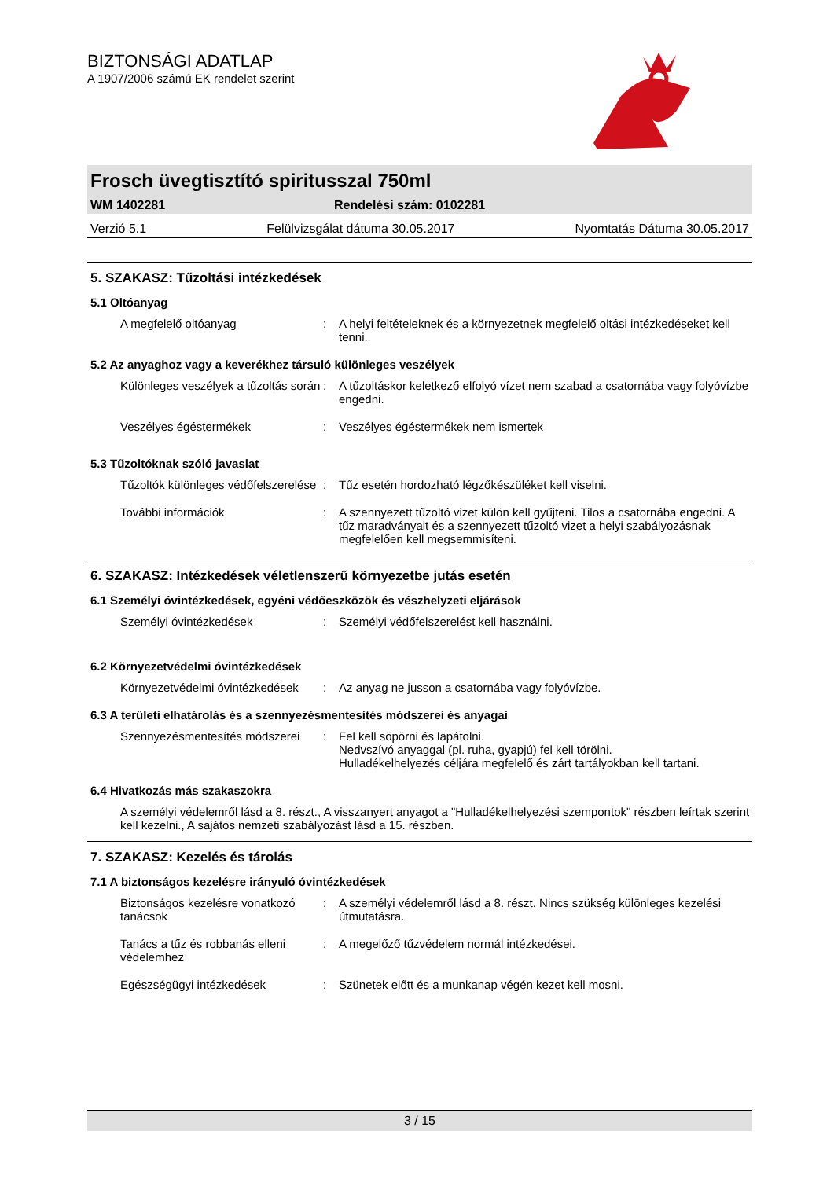BIZTONSÁGI ADATLAP
A 1907/2006 számú EK rendelet szerint
Frosch üvegtisztító spiritusszal 750ml
WM 1402281 Rendelési szám: 0102281
Verzió 5.1 Felülvizsgálat dátuma 30.05.2017 Nyomtatás Dátuma 30.05.2017
5. SZAKASZ: Tűzoltási intézkedések
5.1 Oltóanyag
A megfelelő oltóanyag : A helyi feltételeknek és a környezetnek megfelelő oltási intézkedéseket kell tenni.
5.2 Az anyaghoz vagy a keverékhez társuló különleges veszélyek
Különleges veszélyek a tűzoltás során
: A tűzoltáskor keletkező elfolyó vízet nem szabad a csatornába vagy folyóvízbe engedni.
Veszélyes égéstermékek : Veszélyes égéstermékek nem ismertek
5.3 Tűzoltóknak szóló javaslat
Tűzoltók különleges védőfelszerelése
: Tűz esetén hordozható légzőkészüléket kell viselni.
További információk : A szennyezett tűzoltó vizet külön kell gyűjteni. Tilos a csatornába engedni. A tűz maradványait és a szennyezett tűzoltó vizet a helyi szabályozásnak megfelelően kell megsemmisíteni.
6. SZAKASZ: Intézkedések véletlenszerű környezetbe jutás esetén
6.1 Személyi óvintézkedések, egyéni védőeszközök és vészhelyzeti eljárások
Személyi óvintézkedések : Személyi védőfelszerelést kell használni.
6.2 Környezetvédelmi óvintézkedések
Környezetvédelmi óvintézkedések
: Az anyag ne jusson a csatornába vagy folyóvízbe.
6.3 A területi elhatárolás és a szennyezésmentesítés módszerei és anyagai
Szennyezésmentesítés módszerei
: Fel kell söpörni és lapátolni.
Nedvszívó anyaggal (pl. ruha, gyapjú) fel kell törölni.
Hulladékelhelyezés céljára megfelelő és zárt tartályokban kell tartani.
6.4 Hivatkozás más szakaszokra
A személyi védelemről lásd a 8. részt., A visszanyert anyagot a "Hulladékelhelyezési szempontok" részben leírtak szerint kell kezelni., A sajátos nemzeti szabályozást lásd a 15. részben.
7. SZAKASZ: Kezelés és tárolás
7.1 A biztonságos kezelésre irányuló óvintézkedések
Biztonságos kezelésre vonatkozó tanácsok
: A személyi védelemről lásd a 8. részt. Nincs szükség különleges kezelési útmutatásra.
Tanács a tűz és robbanás elleni védelemhez
: A megelőző tűzvédelem normál intézkedései.
Egészségügyi intézkedések : Szünetek előtt és a munkanap végén kezet kell mosni.
3 / 15